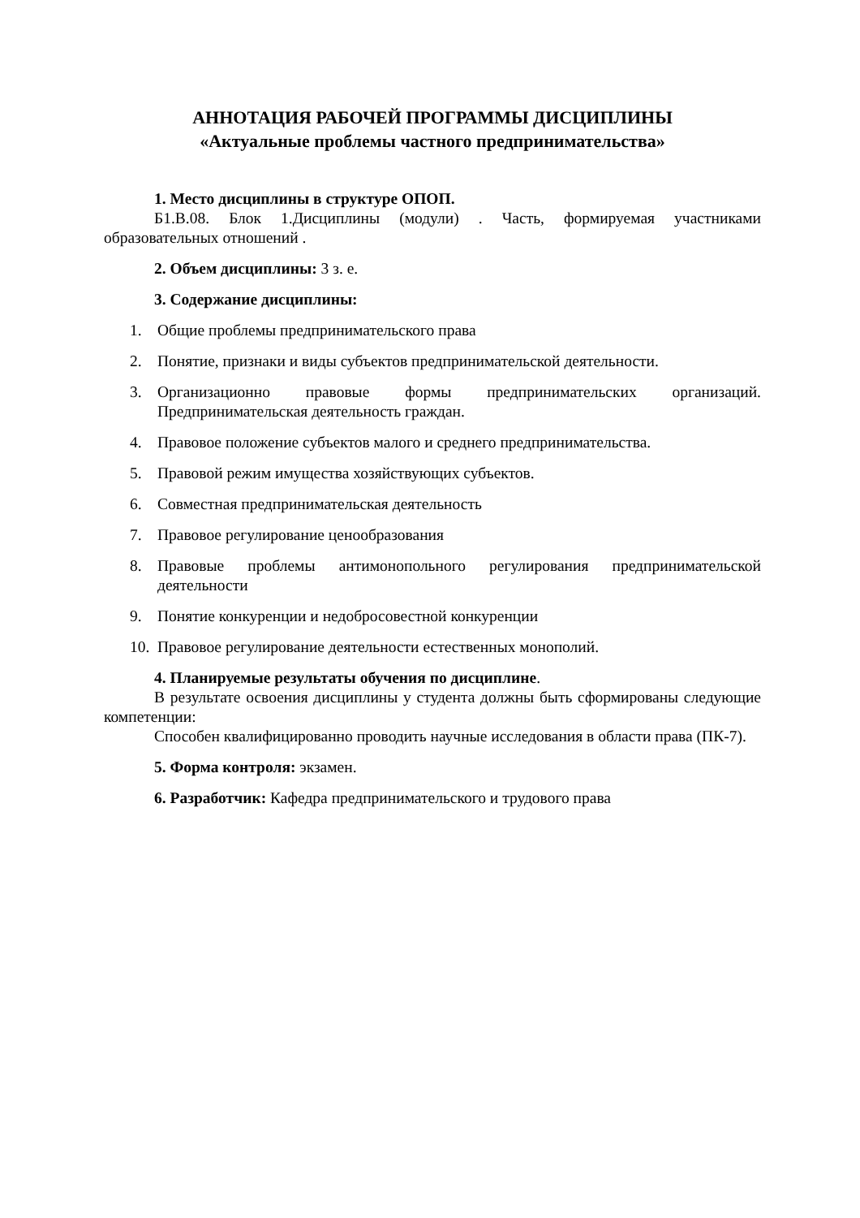АННОТАЦИЯ РАБОЧЕЙ ПРОГРАММЫ ДИСЦИПЛИНЫ
«Актуальные проблемы частного предпринимательства»
1. Место дисциплины в структуре ОПОП.
Б1.В.08. Блок 1.Дисциплины (модули) . Часть, формируемая участниками образовательных отношений .
2. Объем дисциплины: 3 з. е.
3. Содержание дисциплины:
1. Общие проблемы предпринимательского права
2. Понятие, признаки и виды субъектов предпринимательской деятельности.
3. Организационно правовые формы предпринимательских организаций. Предпринимательская деятельность граждан.
4. Правовое положение субъектов малого и среднего предпринимательства.
5. Правовой режим имущества хозяйствующих субъектов.
6. Совместная предпринимательская деятельность
7. Правовое регулирование ценообразования
8. Правовые проблемы антимонопольного регулирования предпринимательской деятельности
9. Понятие конкуренции и недобросовестной конкуренции
10. Правовое регулирование деятельности естественных монополий.
4. Планируемые результаты обучения по дисциплине.
В результате освоения дисциплины у студента должны быть сформированы следующие компетенции:
Способен квалифицированно проводить научные исследования в области права (ПК-7).
5. Форма контроля: экзамен.
6. Разработчик: Кафедра предпринимательского и трудового права